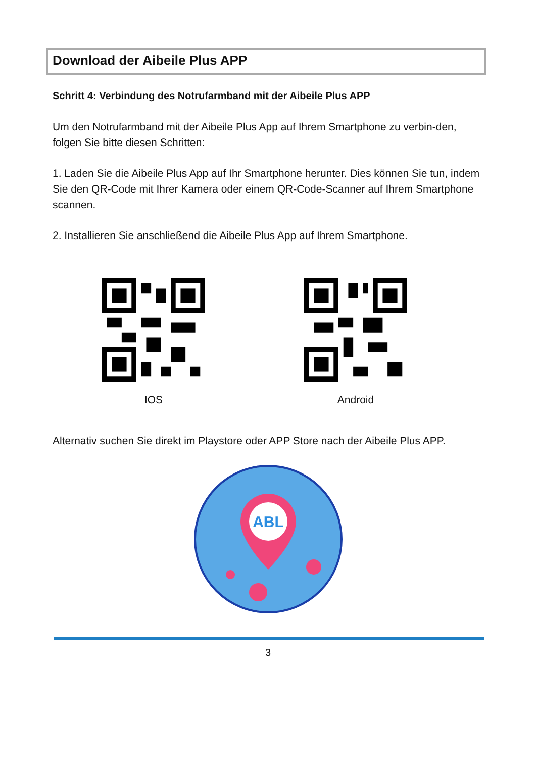Download der Aibeile Plus APP
Schritt 4: Verbindung des Notrufarmband mit der Aibeile Plus APP
Um den Notrufarmband mit der Aibeile Plus App auf Ihrem Smartphone zu verbin-den, folgen Sie bitte diesen Schritten:
1. Laden Sie die Aibeile Plus App auf Ihr Smartphone herunter. Dies können Sie tun, indem Sie den QR-Code mit Ihrer Kamera oder einem QR-Code-Scanner auf Ihrem Smartphone scannen.
2. Installieren Sie anschließend die Aibeile Plus App auf Ihrem Smartphone.
IOS Android
Alternativ suchen Sie direkt im Playstore oder APP Store nach der Aibeile Plus APP.
ABL
3